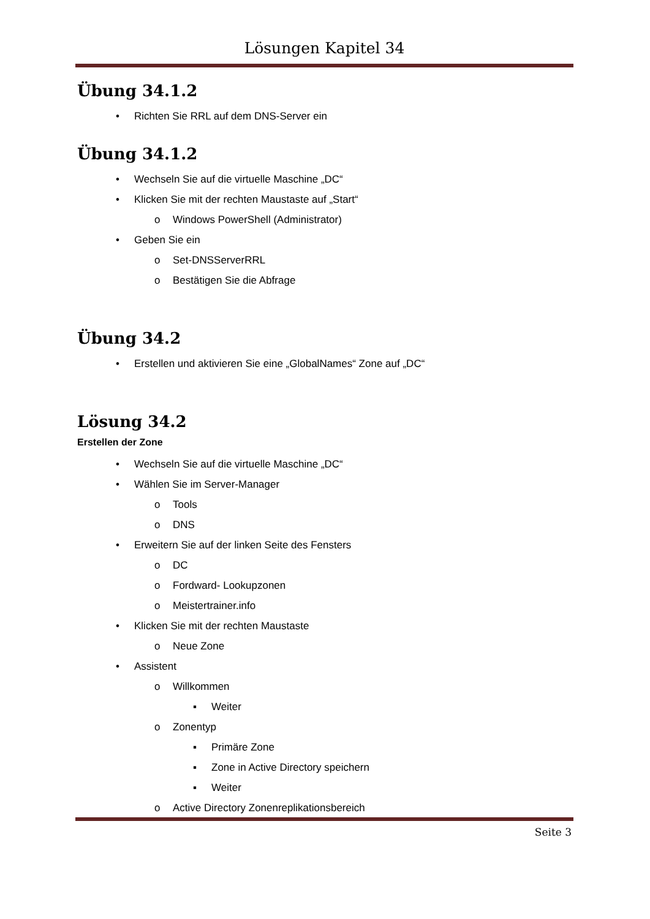Lösungen Kapitel 34
Übung 34.1.2
• Richten Sie RRL auf dem DNS-Server ein
Übung 34.1.2
• Wechseln Sie auf die virtuelle Maschine „DC“
• Klicken Sie mit der rechten Maustaste auf „Start“
o Windows PowerShell (Administrator)
• Geben Sie ein
o Set-DNSServerRRL
o Bestätigen Sie die Abfrage
Übung 34.2
• Erstellen und aktivieren Sie eine „GlobalNames“ Zone auf „DC“
Lösung 34.2
Erstellen der Zone
• Wechseln Sie auf die virtuelle Maschine „DC“
• Wählen Sie im Server-Manager
o Tools
o DNS
• Erweitern Sie auf der linken Seite des Fensters
o DC
o Fordward- Lookupzonen
o Meistertrainer.info
• Klicken Sie mit der rechten Maustaste
o Neue Zone
• Assistent
o Willkommen
▪ Weiter
o Zonentyp
▪ Primäre Zone
▪ Zone in Active Directory speichern
▪ Weiter
o Active Directory Zonenreplikationsbereich
Seite 3